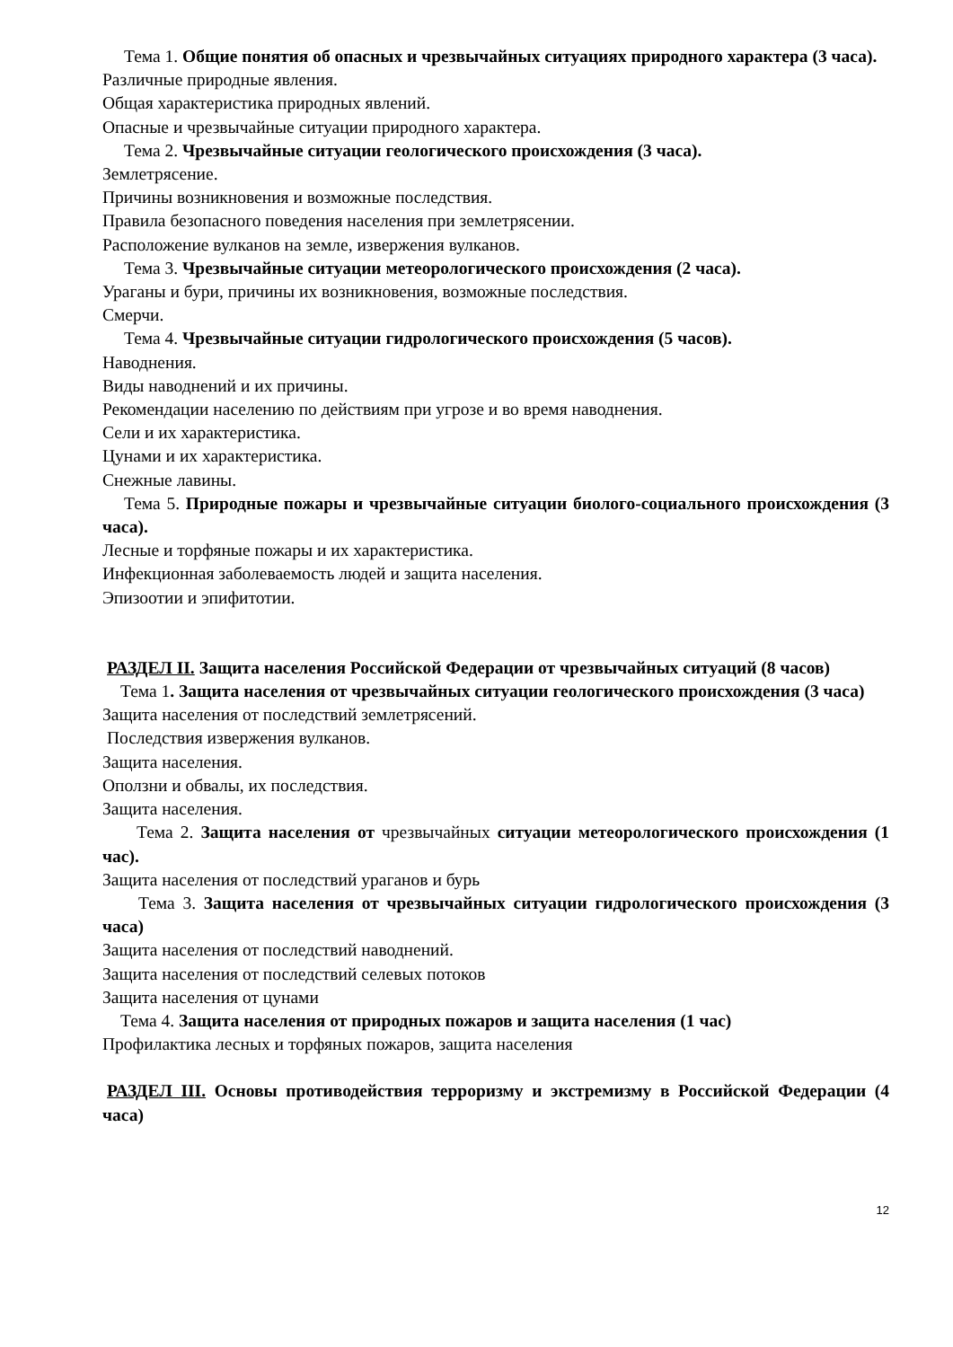Тема 1. Общие понятия об опасных и чрезвычайных ситуациях природного характера (3 часа).
Различные природные явления.
Общая характеристика природных явлений.
Опасные и чрезвычайные ситуации природного характера.
Тема 2. Чрезвычайные ситуации геологического происхождения (3 часа).
Землетрясение.
Причины возникновения и возможные последствия.
Правила безопасного поведения населения при землетрясении.
Расположение вулканов на земле, извержения вулканов.
Тема 3. Чрезвычайные ситуации метеорологического происхождения (2 часа).
Ураганы и бури, причины их возникновения, возможные последствия.
Смерчи.
Тема 4. Чрезвычайные ситуации гидрологического происхождения (5 часов).
Наводнения.
Виды наводнений и их причины.
Рекомендации населению по действиям при угрозе и во время наводнения.
Сели и их характеристика.
Цунами и их характеристика.
Снежные лавины.
Тема 5. Природные пожары и чрезвычайные ситуации биолого-социального происхождения (3 часа).
Лесные и торфяные пожары и их характеристика.
Инфекционная заболеваемость людей и защита населения.
Эпизоотии и эпифитотии.
РАЗДЕЛ II. Защита населения Российской Федерации от чрезвычайных ситуаций (8 часов)
Тема 1. Защита населения от чрезвычайных ситуации геологического происхождения (3 часа)
Защита населения от последствий землетрясений.
Последствия извержения вулканов.
Защита населения.
Оползни и обвалы, их последствия.
Защита населения.
Тема 2. Защита населения от чрезвычайных ситуации метеорологического происхождения (1 час).
Защита населения от последствий ураганов и бурь
Тема 3. Защита населения от чрезвычайных ситуации гидрологического происхождения (3 часа)
Защита населения от последствий наводнений.
Защита населения от последствий селевых потоков
Защита населения от цунами
Тема 4. Защита населения от природных пожаров и защита населения (1 час)
Профилактика лесных и торфяных пожаров, защита населения
РАЗДЕЛ III. Основы противодействия терроризму и экстремизму в Российской Федерации (4 часа)
12